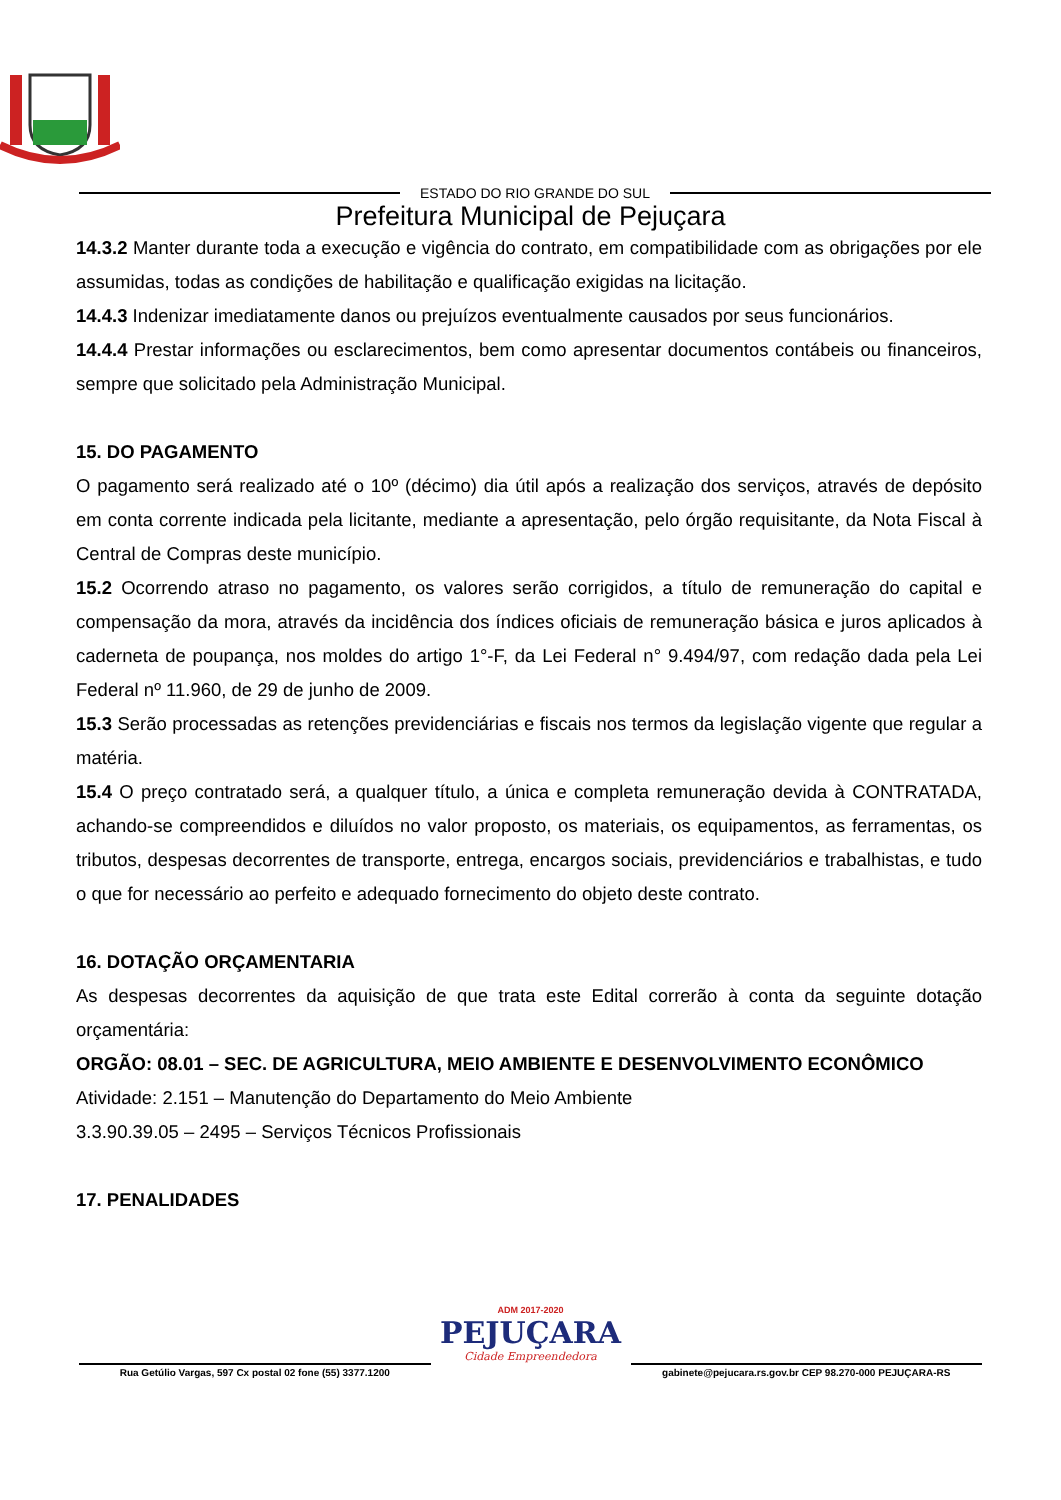ESTADO DO RIO GRANDE DO SUL
Prefeitura Municipal de Pejuçara
14.3.2 Manter durante toda a execução e vigência do contrato, em compatibilidade com as obrigações por ele assumidas, todas as condições de habilitação e qualificação exigidas na licitação.
14.4.3 Indenizar imediatamente danos ou prejuízos eventualmente causados por seus funcionários.
14.4.4 Prestar informações ou esclarecimentos, bem como apresentar documentos contábeis ou financeiros, sempre que solicitado pela Administração Municipal.
15. DO PAGAMENTO
O pagamento será realizado até o 10º (décimo) dia útil após a realização dos serviços, através de depósito em conta corrente indicada pela licitante, mediante a apresentação, pelo órgão requisitante, da Nota Fiscal à Central de Compras deste município.
15.2 Ocorrendo atraso no pagamento, os valores serão corrigidos, a título de remuneração do capital e compensação da mora, através da incidência dos índices oficiais de remuneração básica e juros aplicados à caderneta de poupança, nos moldes do artigo 1°-F, da Lei Federal n° 9.494/97, com redação dada pela Lei Federal nº 11.960, de 29 de junho de 2009.
15.3 Serão processadas as retenções previdenciárias e fiscais nos termos da legislação vigente que regular a matéria.
15.4 O preço contratado será, a qualquer título, a única e completa remuneração devida à CONTRATADA, achando-se compreendidos e diluídos no valor proposto, os materiais, os equipamentos, as ferramentas, os tributos, despesas decorrentes de transporte, entrega, encargos sociais, previdenciários e trabalhistas, e tudo o que for necessário ao perfeito e adequado fornecimento do objeto deste contrato.
16. DOTAÇÃO ORÇAMENTARIA
As despesas decorrentes da aquisição de que trata este Edital correrão à conta da seguinte dotação orçamentária:
ORGÃO: 08.01 – SEC. DE AGRICULTURA, MEIO AMBIENTE E DESENVOLVIMENTO ECONÔMICO
Atividade: 2.151 – Manutenção do Departamento do Meio Ambiente
3.3.90.39.05 – 2495 – Serviços Técnicos Profissionais
17. PENALIDADES
ADM 2017-2020
PEJUÇARA
Cidade Empreendedora
Rua Getúlio Vargas, 597 Cx postal 02 fone (55) 3377.1200
gabinete@pejucara.rs.gov.br CEP 98.270-000 PEJUÇARA-RS